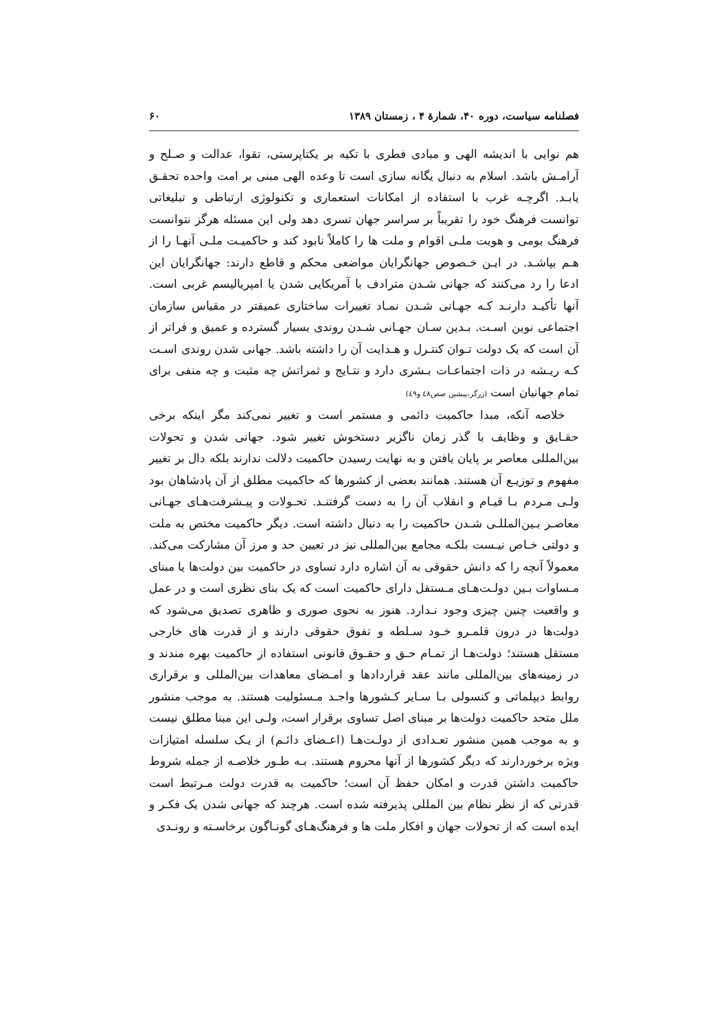فصلنامه سیاست، دوره ۴۰، شمارهٔ ۴ ، زمستان ۱۳۸۹ ۶۰
هم نوایی با اندیشه الهی و مبادی فطری با تکیه بر یکتاپرستی، تقوا، عدالت و صـلح و آرامـش باشد. اسلام به دنبال یگانه سازی است تا وعده الهی مبنی بر امت واحده تحقـق یابـد. اگرچـه غرب با استفاده از امکانات استعماری و تکنولوژی ارتباطی و تبلیغاتی توانست فرهنگ خود را تقریباً بر سراسر جهان تسری دهد ولی این مسئله هرگز نتوانست فرهنگ بومی و هویت ملـی اقوام و ملت ها را کاملاً نابود کند و حاکمیـت ملـی آنهـا را از هـم بپاشـد. در ایـن خـصوص جهانگرایان مواضعی محکم و قاطع دارند: جهانگرایان این ادعا را رد می‌کنند که جهانی شـدن مترادف با آمریکایی شدن یا امپریالیسم غربی است. آنها تأکیـد دارنـد کـه جهـانی شـدن نمـاد تغییرات ساختاری عمیقتر در مقیاس سازمان اجتماعی نوین اسـت. بـدین سـان جهـانی شـدن روندی بسیار گسترده و عمیق و فراتر از آن است که یک دولت تـوان کنتـرل و هـدایت آن را داشته باشد. جهانی شدن روندی اسـت کـه ریـشه در ذات اجتماعـات بـشری دارد و نتـایج و ثمراتش چه مثبت و چه منفی برای تمام جهانیان است (زرگر،پیشین صص٤٨ و٤٩)
خلاصه آنکه، مبدا حاکمیت دائمی و مستمر است و تغییر نمی‌کند مگر اینکه برخی حقـایق و وظایف با گذر زمان ناگزیر دستخوش تغییر شود. جهانی شدن و تحولات بین‌المللی معاصر بر پایان یافتن و به نهایت رسیدن حاکمیت دلالت ندارند بلکه دال بر تغییر مفهوم و توزیـع آن هستند. همانند بعضی از کشورها که حاکمیت مطلق از آن پادشاهان بود ولـی مـردم بـا قیـام و انقلاب آن را به دست گرفتنـد. تحـولات و پیـشرفت‌هـای جهـانی معاصـر بـین‌المللـی شـدن حاکمیت را به دنبال داشته است. دیگر حاکمیت مختص به ملت و دولتی خـاص نیـست بلکـه مجامع بین‌المللی نیز در تعیین حد و مرز آن مشارکت می‌کند. معمولاً آنچه را که دانش حقوقی به آن اشاره دارد تساوی در حاکمیت بین دولت‌ها یا مبنای مـساوات بـین دولـت‌هـای مـستقل دارای حاکمیت است که یک بنای نظری است و در عمل و واقعیت چنین چیزی وجود نـدارد. هنوز به نحوی صوری و ظاهری تصدیق می‌شود که دولت‌ها در درون قلمـرو خـود سـلطه و تفوق حقوقی دارند و از قدرت های خارجی مستقل هستند؛ دولت‌هـا از تمـام حـق و حقـوق قانونی استفاده از حاکمیت بهره مندند و در زمینه‌های بین‌المللی مانند عقد قراردادها و امـضای معاهدات بین‌المللی و برقراری روابط دیپلماتی و کنسولی بـا سـایر کـشورها واجـد مـسئولیت هستند. به موجب منشور ملل متحد حاکمیت دولت‌ها بر مبنای اصل تساوی برقرار است، ولـی این مبنا مطلق نیست و به موجب همین منشور تعـدادی از دولـت‌هـا (اعـضای دائـم) از یـک سلسله امتیازات ویژه برخوردارند که دیگر کشورها از آنها محروم هستند. بـه طـور خلاصـه از جمله شروط حاکمیت داشتن قدرت و امکان حفظ آن است؛ حاکمیت به قدرت دولت مـرتبط است قدرتی که از نظر نظام بین المللی پذیرفته شده است. هرچند که جهانی شدن یک فکـر و ایده است که از تحولات جهان و افکار ملت ها و فرهنگ‌هـای گونـاگون برخاسـته و رونـدی